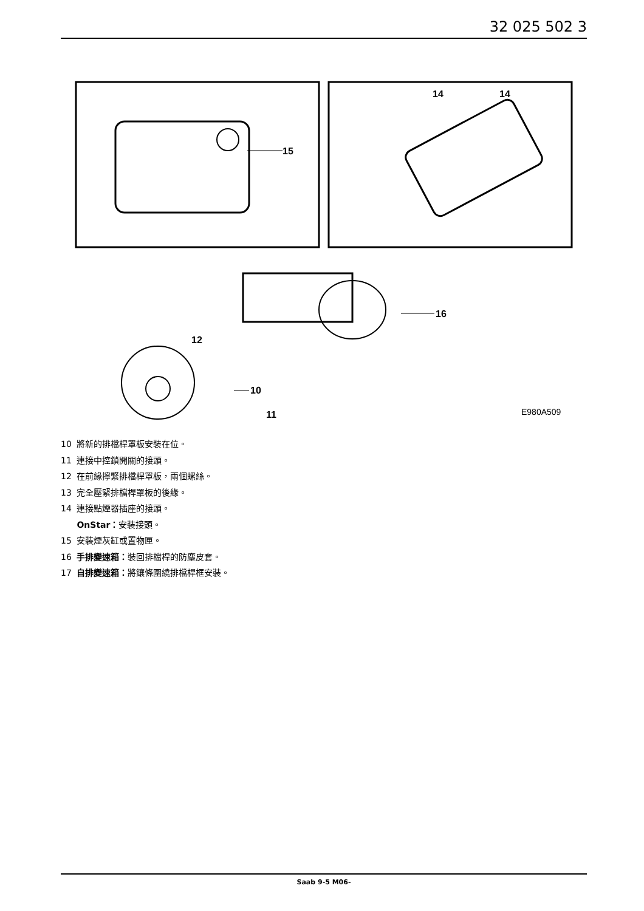32 025 502 3
15
14
14
16
12
10
11
E980A509
10 將新的排檔桿罩板安裝在位。
11 連接中控鎖開關的接頭。
12 在前緣擰緊排檔桿罩板，兩個螺絲。
13 完全壓緊排檔桿罩板的後緣。
14 連接點煙器插座的接頭。
OnStar：安裝接頭。
15 安裝煙灰缸或置物匣。
16 手排變速箱：裝回排檔桿的防塵皮套。
17 自排變速箱：將鑲條圍繞排檔桿框安裝。
Saab 9-5 M06-